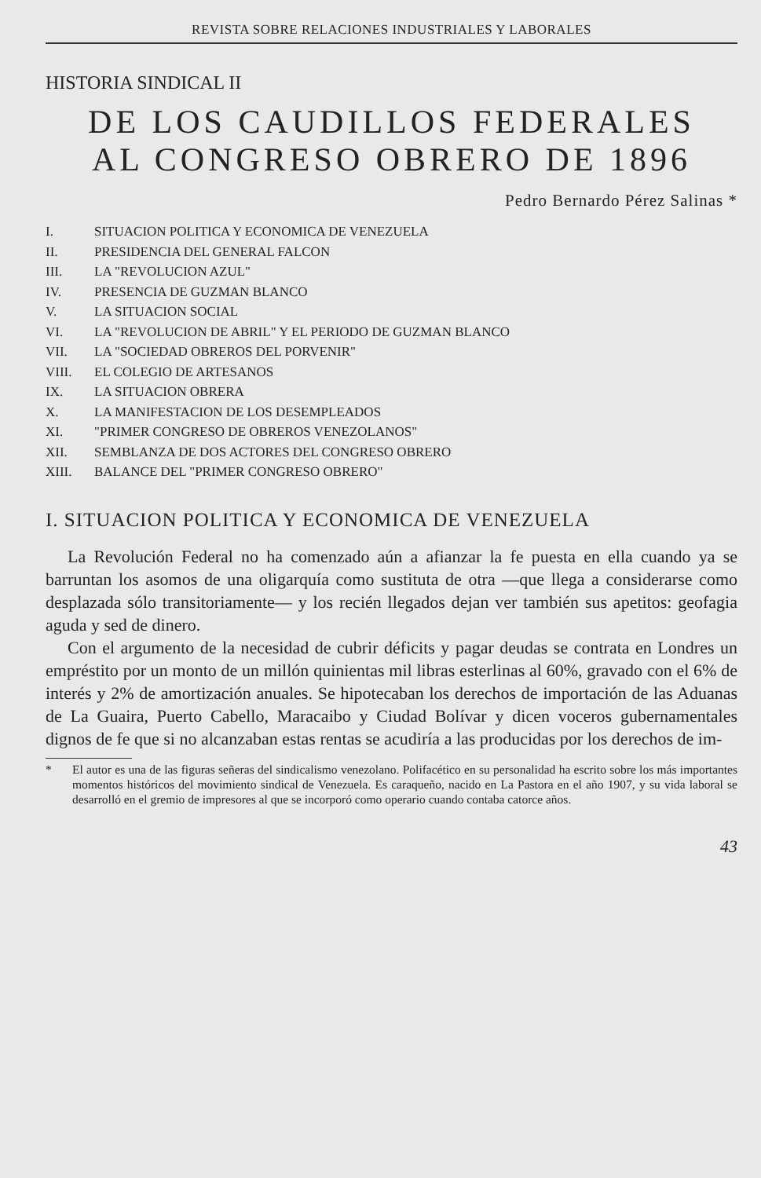REVISTA SOBRE RELACIONES INDUSTRIALES Y LABORALES
HISTORIA SINDICAL II
DE LOS CAUDILLOS FEDERALES
AL CONGRESO OBRERO DE 1896
Pedro Bernardo Pérez Salinas *
I. SITUACION POLITICA Y ECONOMICA DE VENEZUELA
II. PRESIDENCIA DEL GENERAL FALCON
III. LA "REVOLUCION AZUL"
IV. PRESENCIA DE GUZMAN BLANCO
V. LA SITUACION SOCIAL
VI. LA "REVOLUCION DE ABRIL" Y EL PERIODO DE GUZMAN BLANCO
VII. LA "SOCIEDAD OBREROS DEL PORVENIR"
VIII. EL COLEGIO DE ARTESANOS
IX. LA SITUACION OBRERA
X. LA MANIFESTACION DE LOS DESEMPLEADOS
XI. "PRIMER CONGRESO DE OBREROS VENEZOLANOS"
XII. SEMBLANZA DE DOS ACTORES DEL CONGRESO OBRERO
XIII. BALANCE DEL "PRIMER CONGRESO OBRERO"
I. SITUACION POLITICA Y ECONOMICA DE VENEZUELA
La Revolución Federal no ha comenzado aún a afianzar la fe puesta en ella cuando ya se barruntan los asomos de una oligarquía como sustituta de otra —que llega a considerarse como desplazada sólo transitoriamente— y los recién llegados dejan ver también sus apetitos: geofagia aguda y sed de dinero.
Con el argumento de la necesidad de cubrir déficits y pagar deudas se contrata en Londres un empréstito por un monto de un millón quinientas mil libras esterlinas al 60%, gravado con el 6% de interés y 2% de amortización anuales. Se hipotecaban los derechos de importación de las Aduanas de La Guaira, Puerto Cabello, Maracaibo y Ciudad Bolívar y dicen voceros gubernamentales dignos de fe que si no alcanzaban estas rentas se acudiría a las producidas por los derechos de im-
* El autor es una de las figuras señeras del sindicalismo venezolano. Polifacético en su personalidad ha escrito sobre los más importantes momentos históricos del movimiento sindical de Venezuela. Es caraqueño, nacido en La Pastora en el año 1907, y su vida laboral se desarrolló en el gremio de impresores al que se incorporó como operario cuando contaba catorce años.
43